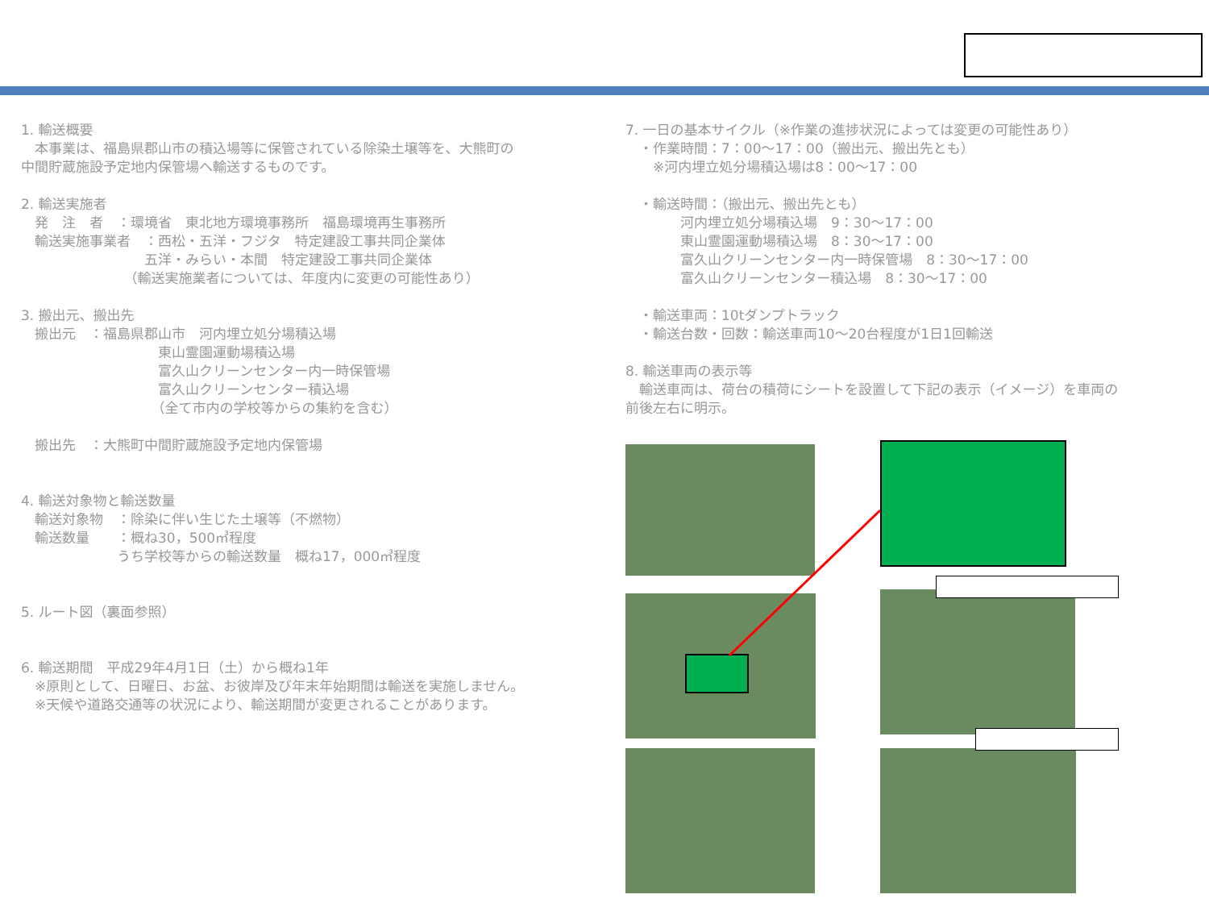1. 輸送概要
　本事業は、福島県郡山市の積込場等に保管されている除染土壌等を、大熊町の
中間貯蔵施設予定地内保管場へ輸送するものです。
2. 輸送実施者
　発　注　者　：環境省　東北地方環境事務所　福島環境再生事務所
　輸送実施事業者　：西松・五洋・フジタ　特定建設工事共同企業体
　　　　　　　　　五洋・みらい・本間　特定建設工事共同企業体
　　　　　　　　（輸送実施業者については、年度内に変更の可能性あり）
3. 搬出元、搬出先
　搬出元　：福島県郡山市　河内埋立処分場積込場
　　　　　　　　　　東山霊園運動場積込場
　　　　　　　　　　富久山クリーンセンター内一時保管場
　　　　　　　　　　富久山クリーンセンター積込場
　　　　　　　　　　（全て市内の学校等からの集約を含む）
　搬出先　：大熊町中間貯蔵施設予定地内保管場
4. 輸送対象物と輸送数量
　輸送対象物　：除染に伴い生じた土壌等（不燃物）
　輸送数量　　：概ね30，500㎥程度
　　　　　　　うち学校等からの輸送数量　概ね17，000㎥程度
5. ルート図（裏面参照）
6. 輸送期間　平成29年4月1日（土）から概ね1年
　※原則として、日曜日、お盆、お彼岸及び年末年始期間は輸送を実施しません。
　※天候や道路交通等の状況により、輸送期間が変更されることがあります。
7. 一日の基本サイクル（※作業の進捗状況によっては変更の可能性あり）
　・作業時間：7：00～17：00（搬出元、搬出先とも）
　　※河内埋立処分場積込場は8：00～17：00
　・輸送時間：（搬出元、搬出先とも）
　　　　河内埋立処分場積込場　9：30～17：00
　　　　東山霊園運動場積込場　8：30～17：00
　　　　富久山クリーンセンター内一時保管場　8：30～17：00
　　　　富久山クリーンセンター積込場　8：30～17：00
　・輸送車両：10tダンプトラック
　・輸送台数・回数：輸送車両10～20台程度が1日1回輸送
8. 輸送車両の表示等
　輸送車両は、荷台の積荷にシートを設置して下記の表示（イメージ）を車両の
前後左右に明示。